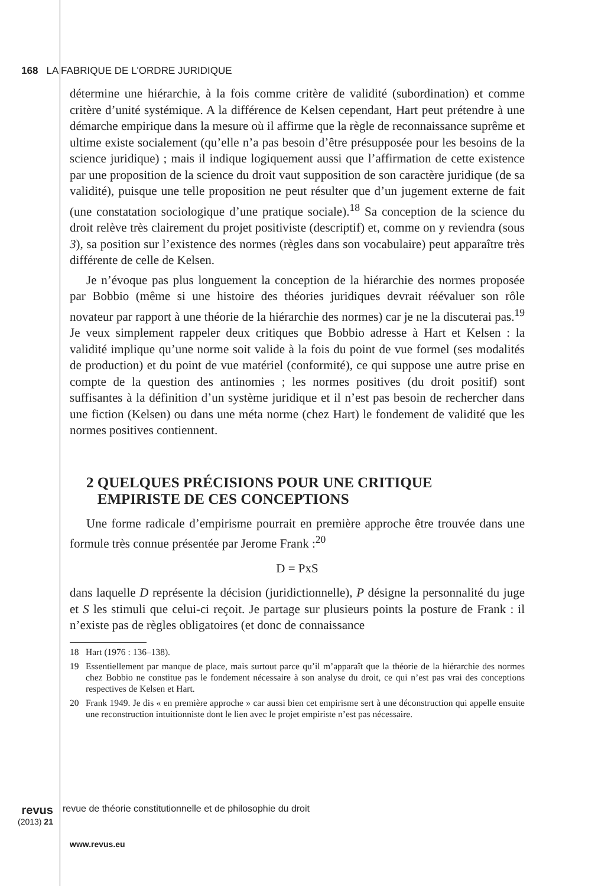168 LA FABRIQUE DE L'ORDRE JURIDIQUE
détermine une hiérarchie, à la fois comme critère de validité (subordination) et comme critère d’unité systémique. A la différence de Kelsen cependant, Hart peut prétendre à une démarche empirique dans la mesure où il affirme que la règle de reconnaissance suprême et ultime existe socialement (qu’elle n’a pas besoin d’être présupposée pour les besoins de la science juridique) ; mais il indique logiquement aussi que l’affirmation de cette existence par une proposition de la science du droit vaut supposition de son caractère juridique (de sa validité), puisque une telle proposition ne peut résulter que d’un jugement externe de fait (une constatation sociologique d’une pratique sociale).<sup>18</sup> Sa conception de la science du droit relève très clairement du projet positiviste (descriptif) et, comme on y reviendra (sous 3), sa position sur l’existence des normes (règles dans son vocabulaire) peut apparaître très différente de celle de Kelsen.
Je n’évoque pas plus longuement la conception de la hiérarchie des normes proposée par Bobbio (même si une histoire des théories juridiques devrait réévaluer son rôle novateur par rapport à une théorie de la hiérarchie des normes) car je ne la discuterai pas.<sup>19</sup> Je veux simplement rappeler deux critiques que Bobbio adresse à Hart et Kelsen : la validité implique qu’une norme soit valide à la fois du point de vue formel (ses modalités de production) et du point de vue matériel (conformité), ce qui suppose une autre prise en compte de la question des antinomies ; les normes positives (du droit positif) sont suffisantes à la définition d’un système juridique et il n’est pas besoin de rechercher dans une fiction (Kelsen) ou dans une méta norme (chez Hart) le fondement de validité que les normes positives contiennent.
2 QUELQUES PRÉCISIONS POUR UNE CRITIQUE
EMPIRISTE DE CES CONCEPTIONS
Une forme radicale d’empirisme pourrait en première approche être trouvée dans une formule très connue présentée par Jerome Frank :<sup>20</sup>
D = PxS
dans laquelle D représente la décision (juridictionnelle), P désigne la personnalité du juge et S les stimuli que celui-ci reçoit. Je partage sur plusieurs points la posture de Frank : il n’existe pas de règles obligatoires (et donc de connaissance
18 Hart (1976 : 136–138).
19 Essentiellement par manque de place, mais surtout parce qu’il m’apparaît que la théorie de la hiérarchie des normes chez Bobbio ne constitue pas le fondement nécessaire à son analyse du droit, ce qui n’est pas vrai des conceptions respectives de Kelsen et Hart.
20 Frank 1949. Je dis « en première approche » car aussi bien cet empirisme sert à une déconstruction qui appelle ensuite une reconstruction intuitionniste dont le lien avec le projet empiriste n’est pas nécessaire.
revus
(2013) 21
revue de théorie constitutionnelle et de philosophie du droit
www.revus.eu